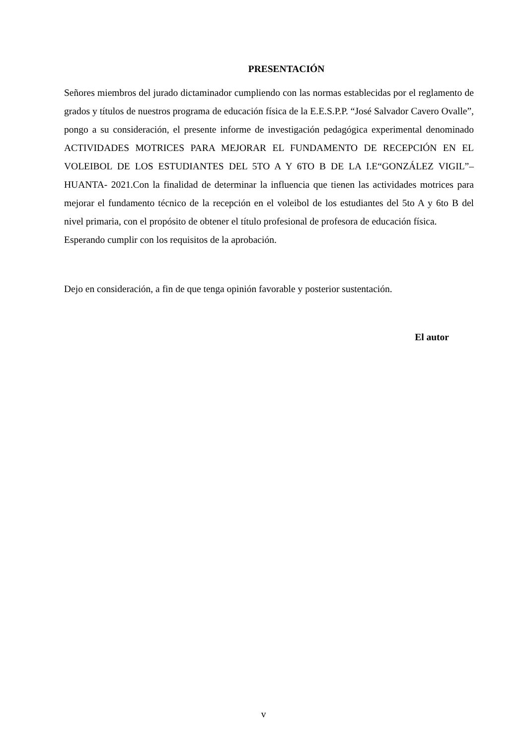PRESENTACIÓN
Señores miembros del jurado dictaminador cumpliendo con las normas establecidas por el reglamento de grados y títulos de nuestros programa de educación física de la E.E.S.P.P. “José Salvador Cavero Ovalle”, pongo a su consideración, el presente informe de investigación pedagógica experimental denominado ACTIVIDADES MOTRICES PARA MEJORAR EL FUNDAMENTO DE RECEPCIÓN EN EL VOLEIBOL DE LOS ESTUDIANTES DEL 5TO A Y 6TO B DE LA I.E“GONZÁLEZ VIGIL”– HUANTA- 2021.Con la finalidad de determinar la influencia que tienen las actividades motrices para mejorar el fundamento técnico de la recepción en el voleibol de los estudiantes del 5to A y 6to B del nivel primaria, con el propósito de obtener el título profesional de profesora de educación física.
Esperando cumplir con los requisitos de la aprobación.
Dejo en consideración, a fin de que tenga opinión favorable y posterior sustentación.
El autor
v